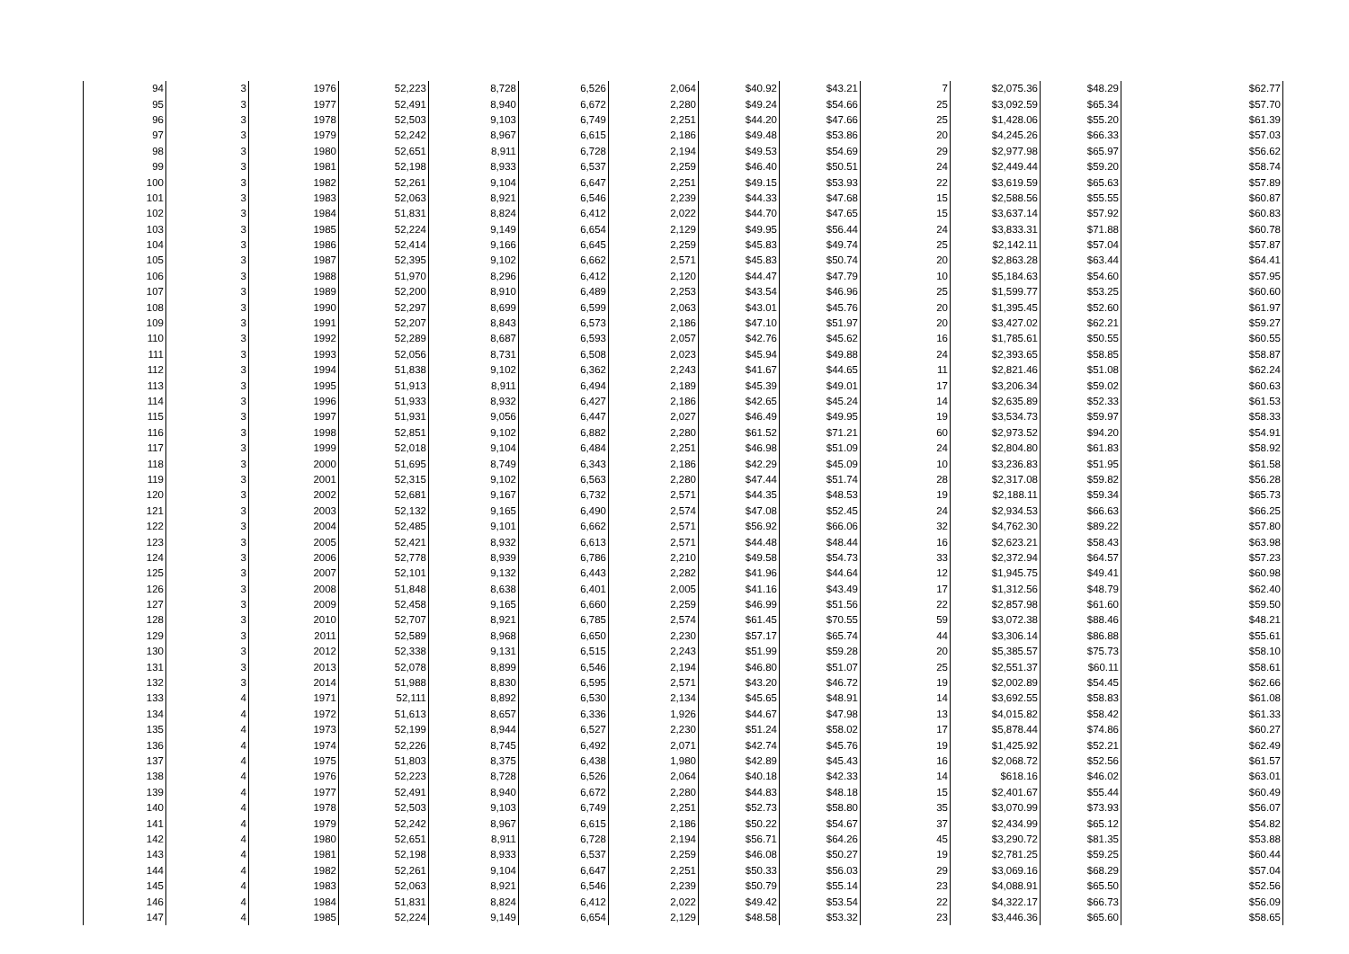| 94 | 3 | 1976 | 52,223 | 8,728 | 6,526 | 2,064 | $40.92 | $43.21 | 7 | $2,075.36 | $48.29 | $62.77 |
| 95 | 3 | 1977 | 52,491 | 8,940 | 6,672 | 2,280 | $49.24 | $54.66 | 25 | $3,092.59 | $65.34 | $57.70 |
| 96 | 3 | 1978 | 52,503 | 9,103 | 6,749 | 2,251 | $44.20 | $47.66 | 25 | $1,428.06 | $55.20 | $61.39 |
| 97 | 3 | 1979 | 52,242 | 8,967 | 6,615 | 2,186 | $49.48 | $53.86 | 20 | $4,245.26 | $66.33 | $57.03 |
| 98 | 3 | 1980 | 52,651 | 8,911 | 6,728 | 2,194 | $49.53 | $54.69 | 29 | $2,977.98 | $65.97 | $56.62 |
| 99 | 3 | 1981 | 52,198 | 8,933 | 6,537 | 2,259 | $46.40 | $50.51 | 24 | $2,449.44 | $59.20 | $58.74 |
| 100 | 3 | 1982 | 52,261 | 9,104 | 6,647 | 2,251 | $49.15 | $53.93 | 22 | $3,619.59 | $65.63 | $57.89 |
| 101 | 3 | 1983 | 52,063 | 8,921 | 6,546 | 2,239 | $44.33 | $47.68 | 15 | $2,588.56 | $55.55 | $60.87 |
| 102 | 3 | 1984 | 51,831 | 8,824 | 6,412 | 2,022 | $44.70 | $47.65 | 15 | $3,637.14 | $57.92 | $60.83 |
| 103 | 3 | 1985 | 52,224 | 9,149 | 6,654 | 2,129 | $49.95 | $56.44 | 24 | $3,833.31 | $71.88 | $60.78 |
| 104 | 3 | 1986 | 52,414 | 9,166 | 6,645 | 2,259 | $45.83 | $49.74 | 25 | $2,142.11 | $57.04 | $57.87 |
| 105 | 3 | 1987 | 52,395 | 9,102 | 6,662 | 2,571 | $45.83 | $50.74 | 20 | $2,863.28 | $63.44 | $64.41 |
| 106 | 3 | 1988 | 51,970 | 8,296 | 6,412 | 2,120 | $44.47 | $47.79 | 10 | $5,184.63 | $54.60 | $57.95 |
| 107 | 3 | 1989 | 52,200 | 8,910 | 6,489 | 2,253 | $43.54 | $46.96 | 25 | $1,599.77 | $53.25 | $60.60 |
| 108 | 3 | 1990 | 52,297 | 8,699 | 6,599 | 2,063 | $43.01 | $45.76 | 20 | $1,395.45 | $52.60 | $61.97 |
| 109 | 3 | 1991 | 52,207 | 8,843 | 6,573 | 2,186 | $47.10 | $51.97 | 20 | $3,427.02 | $62.21 | $59.27 |
| 110 | 3 | 1992 | 52,289 | 8,687 | 6,593 | 2,057 | $42.76 | $45.62 | 16 | $1,785.61 | $50.55 | $60.55 |
| 111 | 3 | 1993 | 52,056 | 8,731 | 6,508 | 2,023 | $45.94 | $49.88 | 24 | $2,393.65 | $58.85 | $58.87 |
| 112 | 3 | 1994 | 51,838 | 9,102 | 6,362 | 2,243 | $41.67 | $44.65 | 11 | $2,821.46 | $51.08 | $62.24 |
| 113 | 3 | 1995 | 51,913 | 8,911 | 6,494 | 2,189 | $45.39 | $49.01 | 17 | $3,206.34 | $59.02 | $60.63 |
| 114 | 3 | 1996 | 51,933 | 8,932 | 6,427 | 2,186 | $42.65 | $45.24 | 14 | $2,635.89 | $52.33 | $61.53 |
| 115 | 3 | 1997 | 51,931 | 9,056 | 6,447 | 2,027 | $46.49 | $49.95 | 19 | $3,534.73 | $59.97 | $58.33 |
| 116 | 3 | 1998 | 52,851 | 9,102 | 6,882 | 2,280 | $61.52 | $71.21 | 60 | $2,973.52 | $94.20 | $54.91 |
| 117 | 3 | 1999 | 52,018 | 9,104 | 6,484 | 2,251 | $46.98 | $51.09 | 24 | $2,804.80 | $61.83 | $58.92 |
| 118 | 3 | 2000 | 51,695 | 8,749 | 6,343 | 2,186 | $42.29 | $45.09 | 10 | $3,236.83 | $51.95 | $61.58 |
| 119 | 3 | 2001 | 52,315 | 9,102 | 6,563 | 2,280 | $47.44 | $51.74 | 28 | $2,317.08 | $59.82 | $56.28 |
| 120 | 3 | 2002 | 52,681 | 9,167 | 6,732 | 2,571 | $44.35 | $48.53 | 19 | $2,188.11 | $59.34 | $65.73 |
| 121 | 3 | 2003 | 52,132 | 9,165 | 6,490 | 2,574 | $47.08 | $52.45 | 24 | $2,934.53 | $66.63 | $66.25 |
| 122 | 3 | 2004 | 52,485 | 9,101 | 6,662 | 2,571 | $56.92 | $66.06 | 32 | $4,762.30 | $89.22 | $57.80 |
| 123 | 3 | 2005 | 52,421 | 8,932 | 6,613 | 2,571 | $44.48 | $48.44 | 16 | $2,623.21 | $58.43 | $63.98 |
| 124 | 3 | 2006 | 52,778 | 8,939 | 6,786 | 2,210 | $49.58 | $54.73 | 33 | $2,372.94 | $64.57 | $57.23 |
| 125 | 3 | 2007 | 52,101 | 9,132 | 6,443 | 2,282 | $41.96 | $44.64 | 12 | $1,945.75 | $49.41 | $60.98 |
| 126 | 3 | 2008 | 51,848 | 8,638 | 6,401 | 2,005 | $41.16 | $43.49 | 17 | $1,312.56 | $48.79 | $62.40 |
| 127 | 3 | 2009 | 52,458 | 9,165 | 6,660 | 2,259 | $46.99 | $51.56 | 22 | $2,857.98 | $61.60 | $59.50 |
| 128 | 3 | 2010 | 52,707 | 8,921 | 6,785 | 2,574 | $61.45 | $70.55 | 59 | $3,072.38 | $88.46 | $48.21 |
| 129 | 3 | 2011 | 52,589 | 8,968 | 6,650 | 2,230 | $57.17 | $65.74 | 44 | $3,306.14 | $86.88 | $55.61 |
| 130 | 3 | 2012 | 52,338 | 9,131 | 6,515 | 2,243 | $51.99 | $59.28 | 20 | $5,385.57 | $75.73 | $58.10 |
| 131 | 3 | 2013 | 52,078 | 8,899 | 6,546 | 2,194 | $46.80 | $51.07 | 25 | $2,551.37 | $60.11 | $58.61 |
| 132 | 3 | 2014 | 51,988 | 8,830 | 6,595 | 2,571 | $43.20 | $46.72 | 19 | $2,002.89 | $54.45 | $62.66 |
| 133 | 4 | 1971 | 52,111 | 8,892 | 6,530 | 2,134 | $45.65 | $48.91 | 14 | $3,692.55 | $58.83 | $61.08 |
| 134 | 4 | 1972 | 51,613 | 8,657 | 6,336 | 1,926 | $44.67 | $47.98 | 13 | $4,015.82 | $58.42 | $61.33 |
| 135 | 4 | 1973 | 52,199 | 8,944 | 6,527 | 2,230 | $51.24 | $58.02 | 17 | $5,878.44 | $74.86 | $60.27 |
| 136 | 4 | 1974 | 52,226 | 8,745 | 6,492 | 2,071 | $42.74 | $45.76 | 19 | $1,425.92 | $52.21 | $62.49 |
| 137 | 4 | 1975 | 51,803 | 8,375 | 6,438 | 1,980 | $42.89 | $45.43 | 16 | $2,068.72 | $52.56 | $61.57 |
| 138 | 4 | 1976 | 52,223 | 8,728 | 6,526 | 2,064 | $40.18 | $42.33 | 14 | $618.16 | $46.02 | $63.01 |
| 139 | 4 | 1977 | 52,491 | 8,940 | 6,672 | 2,280 | $44.83 | $48.18 | 15 | $2,401.67 | $55.44 | $60.49 |
| 140 | 4 | 1978 | 52,503 | 9,103 | 6,749 | 2,251 | $52.73 | $58.80 | 35 | $3,070.99 | $73.93 | $56.07 |
| 141 | 4 | 1979 | 52,242 | 8,967 | 6,615 | 2,186 | $50.22 | $54.67 | 37 | $2,434.99 | $65.12 | $54.82 |
| 142 | 4 | 1980 | 52,651 | 8,911 | 6,728 | 2,194 | $56.71 | $64.26 | 45 | $3,290.72 | $81.35 | $53.88 |
| 143 | 4 | 1981 | 52,198 | 8,933 | 6,537 | 2,259 | $46.08 | $50.27 | 19 | $2,781.25 | $59.25 | $60.44 |
| 144 | 4 | 1982 | 52,261 | 9,104 | 6,647 | 2,251 | $50.33 | $56.03 | 29 | $3,069.16 | $68.29 | $57.04 |
| 145 | 4 | 1983 | 52,063 | 8,921 | 6,546 | 2,239 | $50.79 | $55.14 | 23 | $4,088.91 | $65.50 | $52.56 |
| 146 | 4 | 1984 | 51,831 | 8,824 | 6,412 | 2,022 | $49.42 | $53.54 | 22 | $4,322.17 | $66.73 | $56.09 |
| 147 | 4 | 1985 | 52,224 | 9,149 | 6,654 | 2,129 | $48.58 | $53.32 | 23 | $3,446.36 | $65.60 | $58.65 |